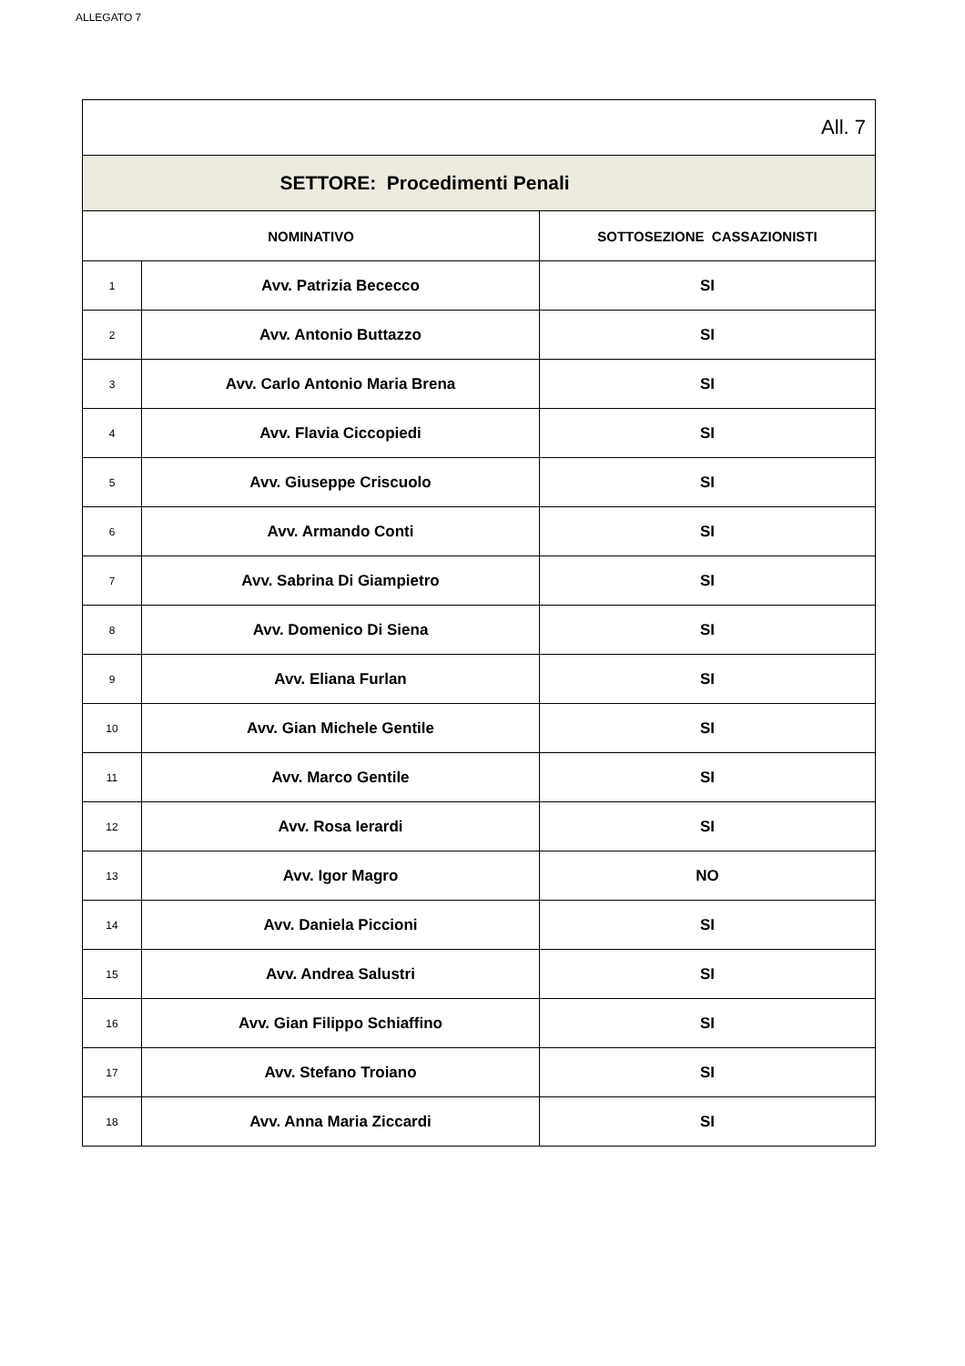ALLEGATO 7
| All. 7 | | |
| SETTORE: Procedimenti Penali | | |
| NOMINATIVO | | SOTTOSEZIONE CASSAZIONISTI |
| 1 | Avv. Patrizia Bececco | SI |
| 2 | Avv. Antonio Buttazzo | SI |
| 3 | Avv. Carlo Antonio Maria Brena | SI |
| 4 | Avv. Flavia Ciccopiedi | SI |
| 5 | Avv. Giuseppe Criscuolo | SI |
| 6 | Avv. Armando Conti | SI |
| 7 | Avv. Sabrina Di Giampietro | SI |
| 8 | Avv. Domenico Di Siena | SI |
| 9 | Avv. Eliana Furlan | SI |
| 10 | Avv. Gian Michele Gentile | SI |
| 11 | Avv. Marco Gentile | SI |
| 12 | Avv. Rosa Ierardi | SI |
| 13 | Avv. Igor Magro | NO |
| 14 | Avv. Daniela Piccioni | SI |
| 15 | Avv. Andrea Salustri | SI |
| 16 | Avv. Gian Filippo Schiaffino | SI |
| 17 | Avv. Stefano Troiano | SI |
| 18 | Avv. Anna Maria Ziccardi | SI |